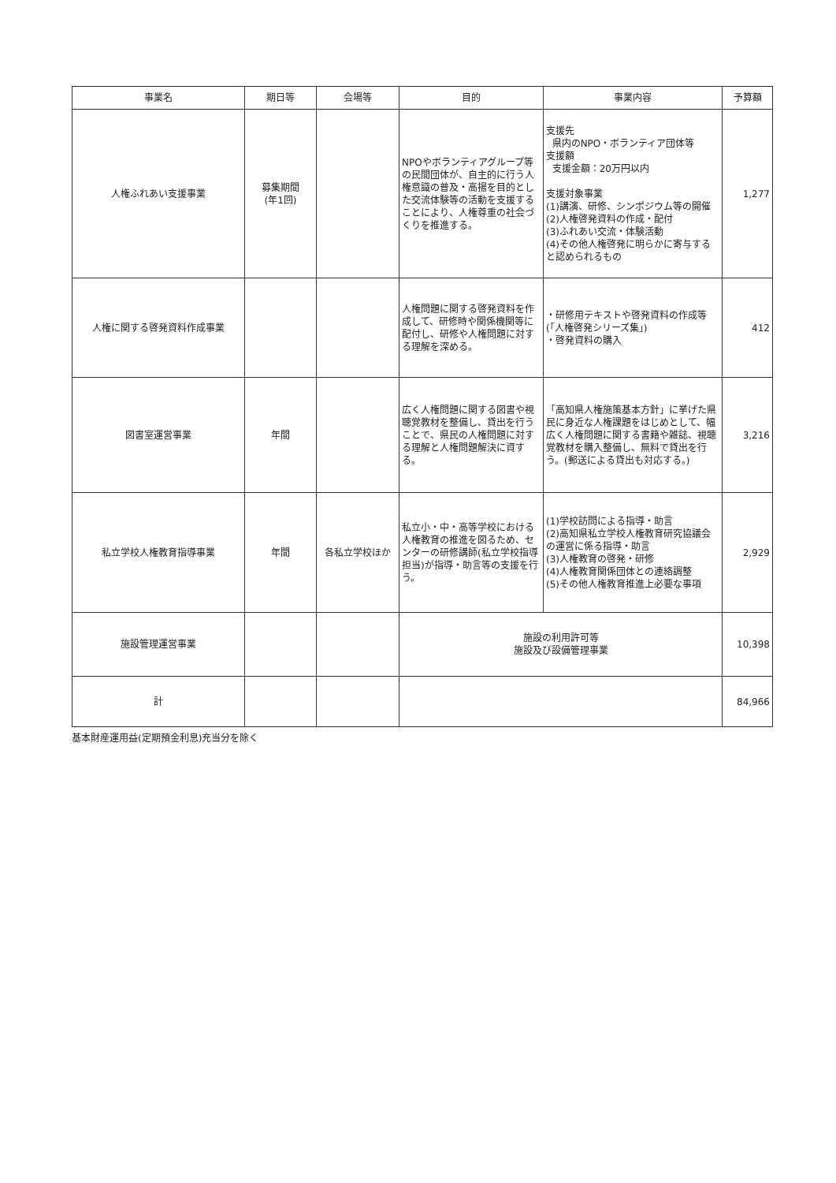| 事業名 | 期日等 | 会場等 | 目的 | 事業内容 | 予算額 |
| --- | --- | --- | --- | --- | --- |
| 人権ふれあい支援事業 | 募集期間 (年1回) | | NPOやボランティアグループ等の民間団体が、自主的に行う人権意識の普及・高揚を目的とした交流体験等の活動を支援することにより、人権尊重の社会づくりを推進する。 | 支援先 県内のNPO・ボランティア団体等 支援額 支援金額：20万円以内 支援対象事業 (1)講演、研修、シンポジウム等の開催 (2)人権啓発資料の作成・配付 (3)ふれあい交流・体験活動 (4)その他人権啓発に明らかに寄与すると認められるもの | 1,277 |
| 人権に関する啓発資料作成事業 | | | 人権問題に関する啓発資料を作成して、研修時や関係機関等に配付し、研修や人権問題に対する理解を深める。 | ・研修用テキストや啓発資料の作成等(「人権啓発シリーズ集」) ・啓発資料の購入 | 412 |
| 図書室運営事業 | 年間 | | 広く人権問題に関する図書や視聴覚教材を整備し、貸出を行うことで、県民の人権問題に対する理解と人権問題解決に資する。 | 「高知県人権施策基本方針」に挙げた県民に身近な人権課題をはじめとして、幅広く人権問題に関する書籍や雑誌、視聴覚教材を購入整備し、無料で貸出を行う。(郵送による貸出も対応する。) | 3,216 |
| 私立学校人権教育指導事業 | 年間 | 各私立学校ほか | 私立小・中・高等学校における人権教育の推進を図るため、センターの研修講師(私立学校指導担当)が指導・助言等の支援を行う。 | (1)学校訪問による指導・助言 (2)高知県私立学校人権教育研究協議会の運営に係る指導・助言 (3)人権教育の啓発・研修 (4)人権教育関係団体との連絡調整 (5)その他人権教育推進上必要な事項 | 2,929 |
| 施設管理運営事業 | | | 施設の利用許可等 施設及び設備管理事業 | | 10,398 |
| 計 | | | | | 84,966 |
基本財産運用益(定期預金利息)充当分を除く